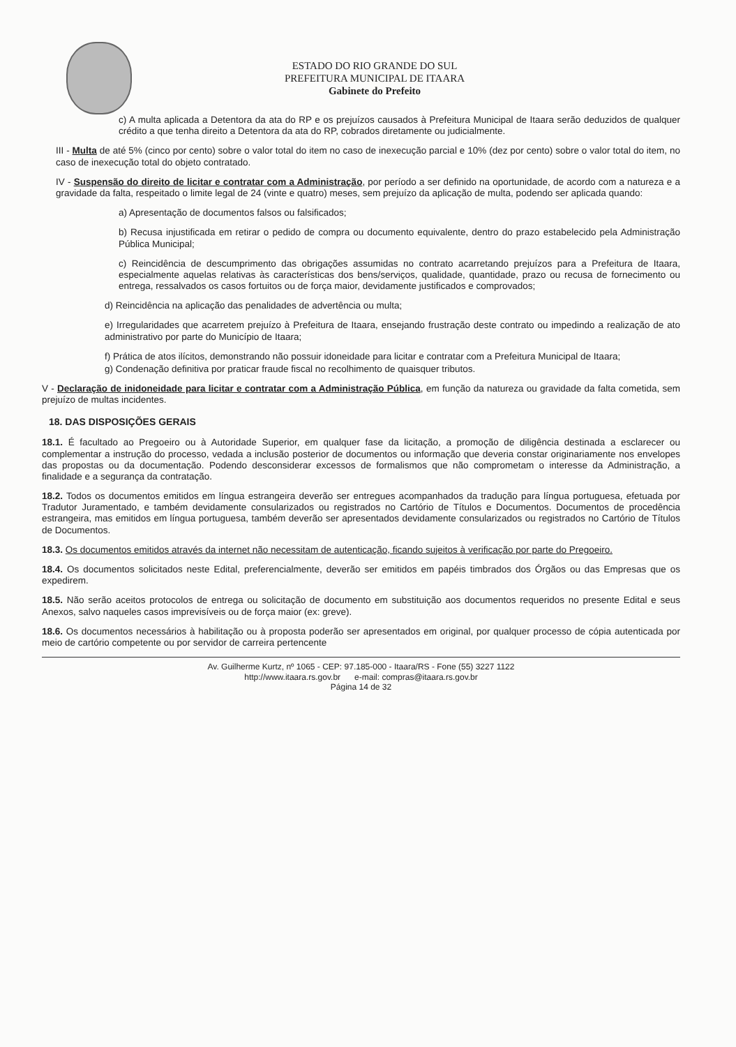ESTADO DO RIO GRANDE DO SUL
PREFEITURA MUNICIPAL DE ITAARA
Gabinete do Prefeito
c) A multa aplicada a Detentora da ata do RP e os prejuízos causados à Prefeitura Municipal de Itaara serão deduzidos de qualquer crédito a que tenha direito a Detentora da ata do RP, cobrados diretamente ou judicialmente.
III - Multa de até 5% (cinco por cento) sobre o valor total do item no caso de inexecução parcial e 10% (dez por cento) sobre o valor total do item, no caso de inexecução total do objeto contratado.
IV - Suspensão do direito de licitar e contratar com a Administração, por período a ser definido na oportunidade, de acordo com a natureza e a gravidade da falta, respeitado o limite legal de 24 (vinte e quatro) meses, sem prejuízo da aplicação de multa, podendo ser aplicada quando:
a) Apresentação de documentos falsos ou falsificados;
b) Recusa injustificada em retirar o pedido de compra ou documento equivalente, dentro do prazo estabelecido pela Administração Pública Municipal;
c) Reincidência de descumprimento das obrigações assumidas no contrato acarretando prejuízos para a Prefeitura de Itaara, especialmente aquelas relativas às características dos bens/serviços, qualidade, quantidade, prazo ou recusa de fornecimento ou entrega, ressalvados os casos fortuitos ou de força maior, devidamente justificados e comprovados;
d) Reincidência na aplicação das penalidades de advertência ou multa;
e) Irregularidades que acarretem prejuízo à Prefeitura de Itaara, ensejando frustração deste contrato ou impedindo a realização de ato administrativo por parte do Município de Itaara;
f) Prática de atos ilícitos, demonstrando não possuir idoneidade para licitar e contratar com a Prefeitura Municipal de Itaara;
g) Condenação definitiva por praticar fraude fiscal no recolhimento de quaisquer tributos.
V - Declaração de inidoneidade para licitar e contratar com a Administração Pública, em função da natureza ou gravidade da falta cometida, sem prejuízo de multas incidentes.
18. DAS DISPOSIÇÕES GERAIS
18.1. É facultado ao Pregoeiro ou à Autoridade Superior, em qualquer fase da licitação, a promoção de diligência destinada a esclarecer ou complementar a instrução do processo, vedada a inclusão posterior de documentos ou informação que deveria constar originariamente nos envelopes das propostas ou da documentação. Podendo desconsiderar excessos de formalismos que não comprometam o interesse da Administração, a finalidade e a segurança da contratação.
18.2. Todos os documentos emitidos em língua estrangeira deverão ser entregues acompanhados da tradução para língua portuguesa, efetuada por Tradutor Juramentado, e também devidamente consularizados ou registrados no Cartório de Títulos e Documentos. Documentos de procedência estrangeira, mas emitidos em língua portuguesa, também deverão ser apresentados devidamente consularizados ou registrados no Cartório de Títulos de Documentos.
18.3. Os documentos emitidos através da internet não necessitam de autenticação, ficando sujeitos à verificação por parte do Pregoeiro.
18.4. Os documentos solicitados neste Edital, preferencialmente, deverão ser emitidos em papéis timbrados dos Órgãos ou das Empresas que os expedirem.
18.5. Não serão aceitos protocolos de entrega ou solicitação de documento em substituição aos documentos requeridos no presente Edital e seus Anexos, salvo naqueles casos imprevisíveis ou de força maior (ex: greve).
18.6. Os documentos necessários à habilitação ou à proposta poderão ser apresentados em original, por qualquer processo de cópia autenticada por meio de cartório competente ou por servidor de carreira pertencente
Av. Guilherme Kurtz, nº 1065 - CEP: 97.185-000 - Itaara/RS - Fone (55) 3227 1122
http://www.itaara.rs.gov.br e-mail: compras@itaara.rs.gov.br
Página 14 de 32